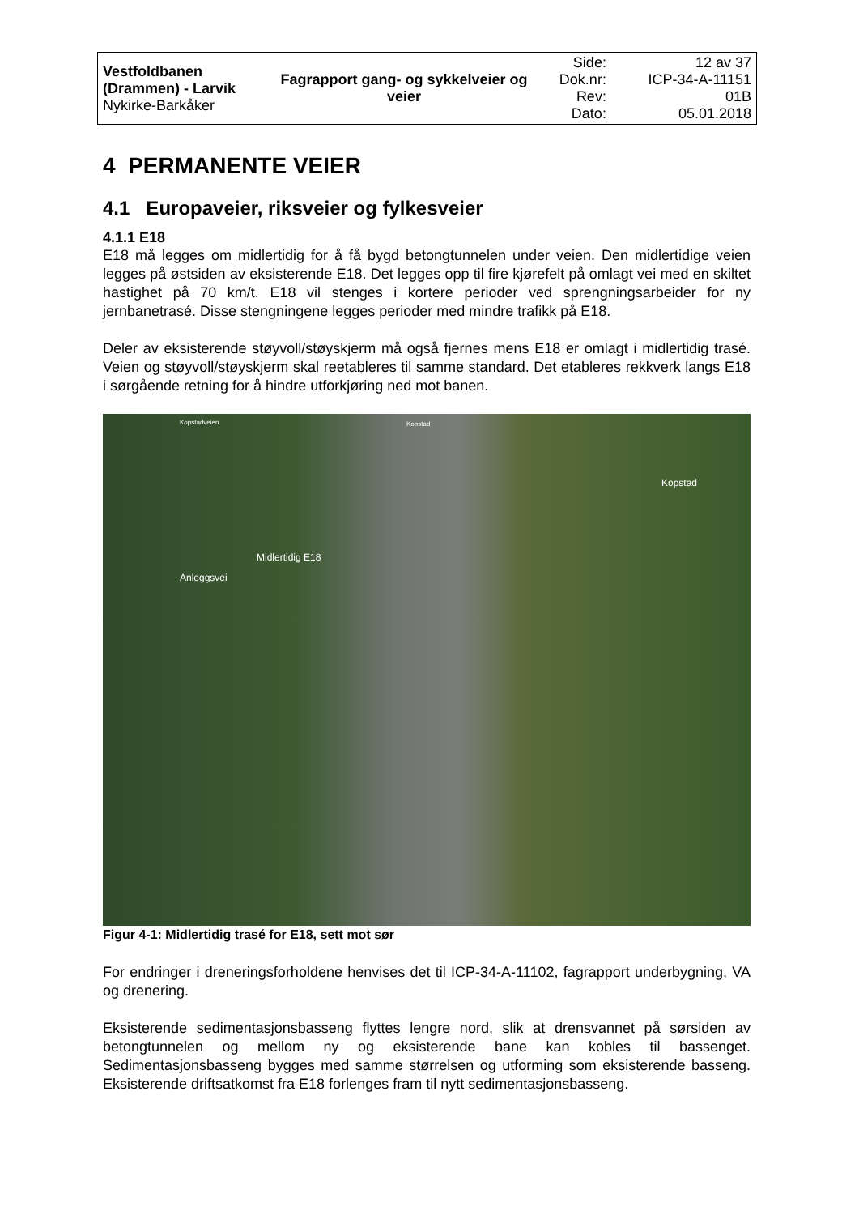| Vestfoldbanen (Drammen) - Larvik Nykirke-Barkåker | Fagrapport gang- og sykkelveier og veier | Side: Dok.nr: Rev: Dato: | 12 av 37 ICP-34-A-11151 01B 05.01.2018 |
4 PERMANENTE VEIER
4.1 Europaveier, riksveier og fylkesveier
4.1.1 E18
E18 må legges om midlertidig for å få bygd betongtunnelen under veien. Den midlertidige veien legges på østsiden av eksisterende E18. Det legges opp til fire kjørefelt på omlagt vei med en skiltet hastighet på 70 km/t. E18 vil stenges i kortere perioder ved sprengningsarbeider for ny jernbanetrasé. Disse stengningene legges perioder med mindre trafikk på E18.
Deler av eksisterende støyvoll/støyskjerm må også fjernes mens E18 er omlagt i midlertidig trasé. Veien og støyvoll/støyskjerm skal reetableres til samme standard. Det etableres rekkverk langs E18 i sørgående retning for å hindre utforkjøring ned mot banen.
Kopstadveien Kopstad
Kopstad
Anleggsvei
Midlertidig E18
Figur 4-1: Midlertidig trasé for E18, sett mot sør
For endringer i dreneringsforholdene henvises det til ICP-34-A-11102, fagrapport underbygning, VA og drenering.
Eksisterende sedimentasjonsbasseng flyttes lengre nord, slik at drensvannet på sørsiden av betongtunnelen og mellom ny og eksisterende bane kan kobles til bassenget. Sedimentasjonsbasseng bygges med samme størrelsen og utforming som eksisterende basseng. Eksisterende driftsatkomst fra E18 forlenges fram til nytt sedimentasjonsbasseng.